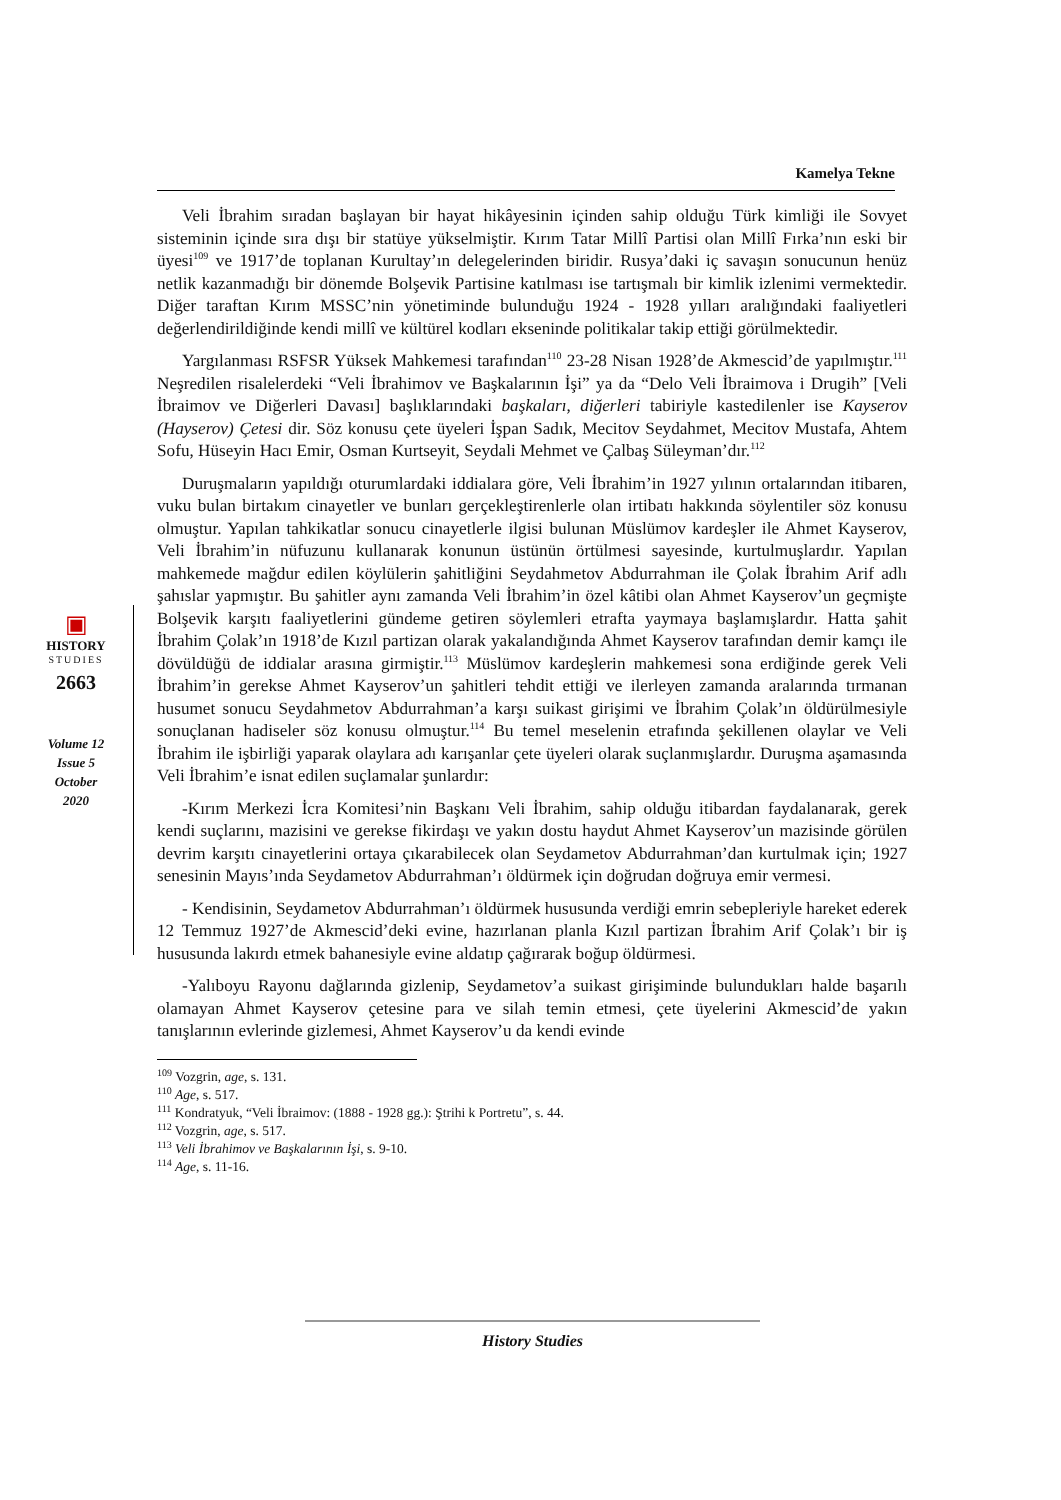Kamelya Tekne
▣
HISTORY
STUDIES
2663
Volume 12
Issue 5
October
2020
Veli İbrahim sıradan başlayan bir hayat hikâyesinin içinden sahip olduğu Türk kimliği ile Sovyet sisteminin içinde sıra dışı bir statüye yükselmiştir. Kırım Tatar Millî Partisi olan Millî Fırka’nın eski bir üyesi<sup>109</sup> ve 1917’de toplanan Kurultay’ın delegelerinden biridir. Rusya’daki iç savaşın sonucunun henüz netlik kazanmadığı bir dönemde Bolşevik Partisine katılması ise tartışmalı bir kimlik izlenimi vermektedir. Diğer taraftan Kırım MSSC’nin yönetiminde bulunduğu 1924 - 1928 yılları aralığındaki faaliyetleri değerlendirildiğinde kendi millî ve kültürel kodları ekseninde politikalar takip ettiği görülmektedir.
Yargılanması RSFSR Yüksek Mahkemesi tarafından<sup>110</sup> 23-28 Nisan 1928’de Akmescid’de yapılmıştır.<sup>111</sup> Neşredilen risalelerdeki “Veli İbrahimov ve Başkalarının İşi” ya da “Delo Veli İbraimova i Drugih” [Veli İbraimov ve Diğerleri Davası] başlıklarındaki başkaları, diğerleri tabiriyle kastedilenler ise Kayserov (Hayserov) Çetesi dir. Söz konusu çete üyeleri İşpan Sadık, Mecitov Seydahmet, Mecitov Mustafa, Ahtem Sofu, Hüseyin Hacı Emir, Osman Kurtseyit, Seydali Mehmet ve Çalbaş Süleyman’dır.<sup>112</sup>
Duruşmaların yapıldığı oturumlardaki iddialara göre, Veli İbrahim’in 1927 yılının ortalarından itibaren, vuku bulan birtakım cinayetler ve bunları gerçekleştirenlerle olan irtibatı hakkında söylentiler söz konusu olmuştur. Yapılan tahkikatlar sonucu cinayetlerle ilgisi bulunan Müslümov kardeşler ile Ahmet Kayserov, Veli İbrahim’in nüfuzunu kullanarak konunun üstünün örtülmesi sayesinde, kurtulmuşlardır. Yapılan mahkemede mağdur edilen köylülerin şahitliğini Seydahmetov Abdurrahman ile Çolak İbrahim Arif adlı şahıslar yapmıştır. Bu şahitler aynı zamanda Veli İbrahim’in özel kâtibi olan Ahmet Kayserov’un geçmişte Bolşevik karşıtı faaliyetlerini gündeme getiren söylemleri etrafta yaymaya başlamışlardır. Hatta şahit İbrahim Çolak’ın 1918’de Kızıl partizan olarak yakalandığında Ahmet Kayserov tarafından demir kamçı ile dövüldüğü de iddialar arasına girmiştir.<sup>113</sup> Müslümov kardeşlerin mahkemesi sona erdiğinde gerek Veli İbrahim’in gerekse Ahmet Kayserov’un şahitleri tehdit ettiği ve ilerleyen zamanda aralarında tırmanan husumet sonucu Seydahmetov Abdurrahman’a karşı suikast girişimi ve İbrahim Çolak’ın öldürülmesiyle sonuçlanan hadiseler söz konusu olmuştur.<sup>114</sup> Bu temel meselenin etrafında şekillenen olaylar ve Veli İbrahim ile işbirliği yaparak olaylara adı karışanlar çete üyeleri olarak suçlanmışlardır. Duruşma aşamasında Veli İbrahim’e isnat edilen suçlamalar şunlardır:
-Kırım Merkezi İcra Komitesi’nin Başkanı Veli İbrahim, sahip olduğu itibardan faydalanarak, gerek kendi suçlarını, mazisini ve gerekse fikirdaşı ve yakın dostu haydut Ahmet Kayserov’un mazisinde görülen devrim karşıtı cinayetlerini ortaya çıkarabilecek olan Seydametov Abdurrahman’dan kurtulmak için; 1927 senesinin Mayıs’ında Seydametov Abdurrahman’ı öldürmek için doğrudan doğruya emir vermesi.
- Kendisinin, Seydametov Abdurrahman’ı öldürmek hususunda verdiği emrin sebepleriyle hareket ederek 12 Temmuz 1927’de Akmescid’deki evine, hazırlanan planla Kızıl partizan İbrahim Arif Çolak’ı bir iş hususunda lakırdı etmek bahanesiyle evine aldatıp çağırarak boğup öldürmesi.
-Yalıboyu Rayonu dağlarında gizlenip, Seydametov’a suikast girişiminde bulundukları halde başarılı olamayan Ahmet Kayserov çetesine para ve silah temin etmesi, çete üyelerini Akmescid’de yakın tanışlarının evlerinde gizlemesi, Ahmet Kayserov’u da kendi evinde
<sup>109</sup> Vozgrin, age, s. 131.
<sup>110</sup> Age, s. 517.
<sup>111</sup> Kondratyuk, “Veli İbraimov: (1888 - 1928 gg.): Ştrihi k Portretu”, s. 44.
<sup>112</sup> Vozgrin, age, s. 517.
<sup>113</sup> Veli İbrahimov ve Başkalarının İşi, s. 9-10.
<sup>114</sup> Age, s. 11-16.
History Studies